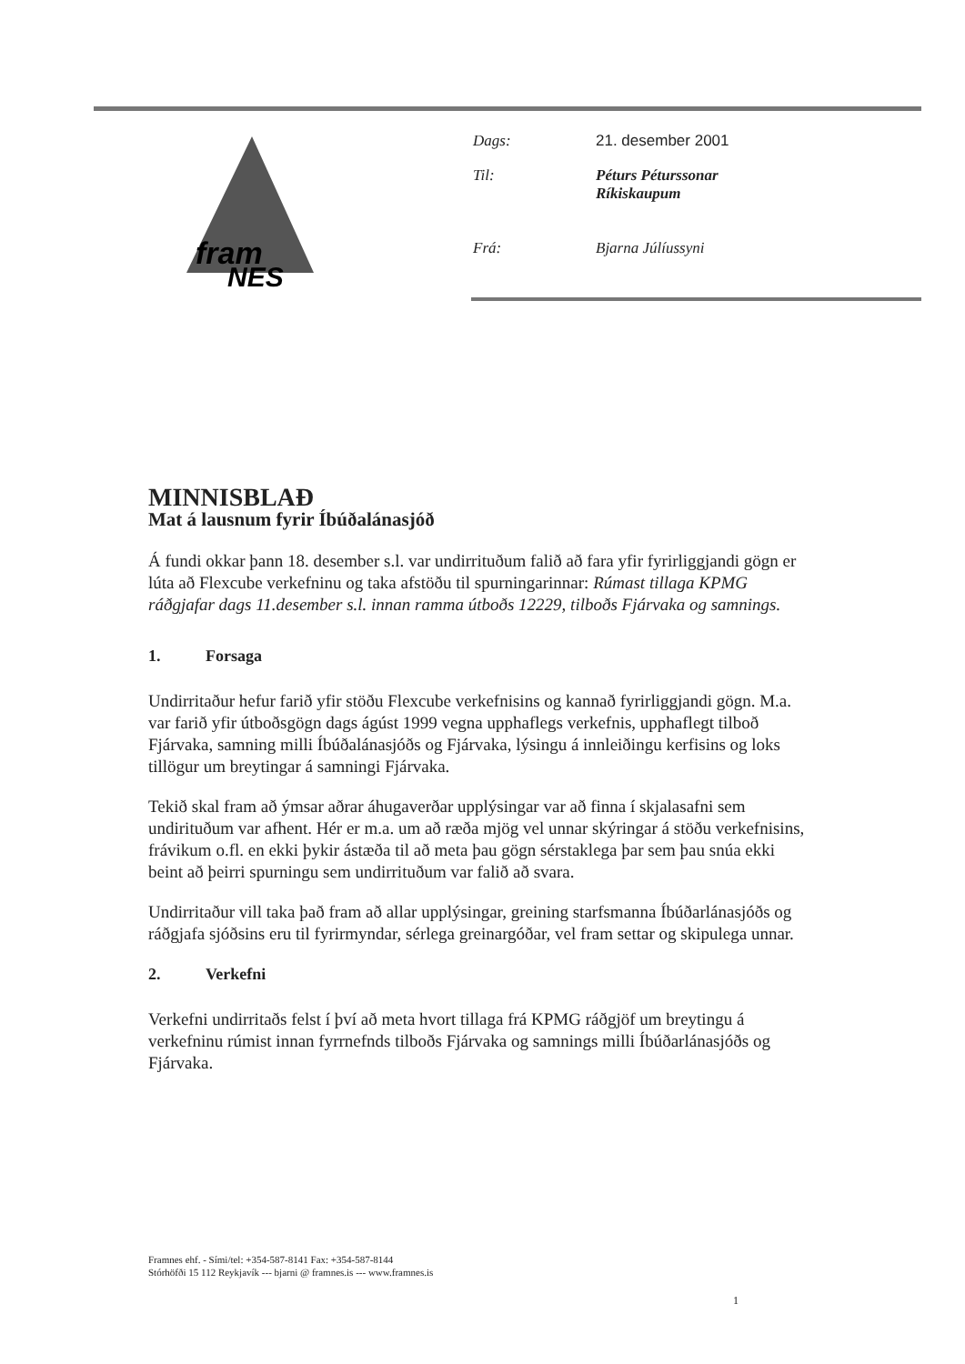fram
NES
Dags: 21. desember 2001
Til: Péturs Péturssonar
Ríkiskaupum
Frá: Bjarna Júlíussyni
MINNISBLAÐ
Mat á lausnum fyrir Íbúðalánasjóð
Á fundi okkar þann 18. desember s.l. var undirrituðum falið að fara yfir fyrirliggjandi gögn er lúta að Flexcube verkefninu og taka afstöðu til spurningarinnar: Rúmast tillaga KPMG ráðgjafar dags 11.desember s.l. innan ramma útboðs 12229, tilboðs Fjárvaka og samnings.
1. Forsaga
Undirritaður hefur farið yfir stöðu Flexcube verkefnisins og kannað fyrirliggjandi gögn. M.a. var farið yfir útboðsgögn dags ágúst 1999 vegna upphaflegs verkefnis, upphaflegt tilboð Fjárvaka, samning milli Íbúðalánasjóðs og Fjárvaka, lýsingu á innleiðingu kerfisins og loks tillögur um breytingar á samningi Fjárvaka.
Tekið skal fram að ýmsar aðrar áhugaverðar upplýsingar var að finna í skjalasafni sem undirituðum var afhent. Hér er m.a. um að ræða mjög vel unnar skýringar á stöðu verkefnisins, frávikum o.fl. en ekki þykir ástæða til að meta þau gögn sérstaklega þar sem þau snúa ekki beint að þeirri spurningu sem undirrituðum var falið að svara.
Undirritaður vill taka það fram að allar upplýsingar, greining starfsmanna Íbúðarlánasjóðs og ráðgjafa sjóðsins eru til fyrirmyndar, sérlega greinargóðar, vel fram settar og skipulega unnar.
2. Verkefni
Verkefni undirritaðs felst í því að meta hvort tillaga frá KPMG ráðgjöf um breytingu á verkefninu rúmist innan fyrrnefnds tilboðs Fjárvaka og samnings milli Íbúðarlánasjóðs og Fjárvaka.
Framnes ehf. - Sími/tel: +354-587-8141 Fax: +354-587-8144
Stórhöfði 15 112 Reykjavík --- bjarni @ framnes.is --- www.framnes.is
1